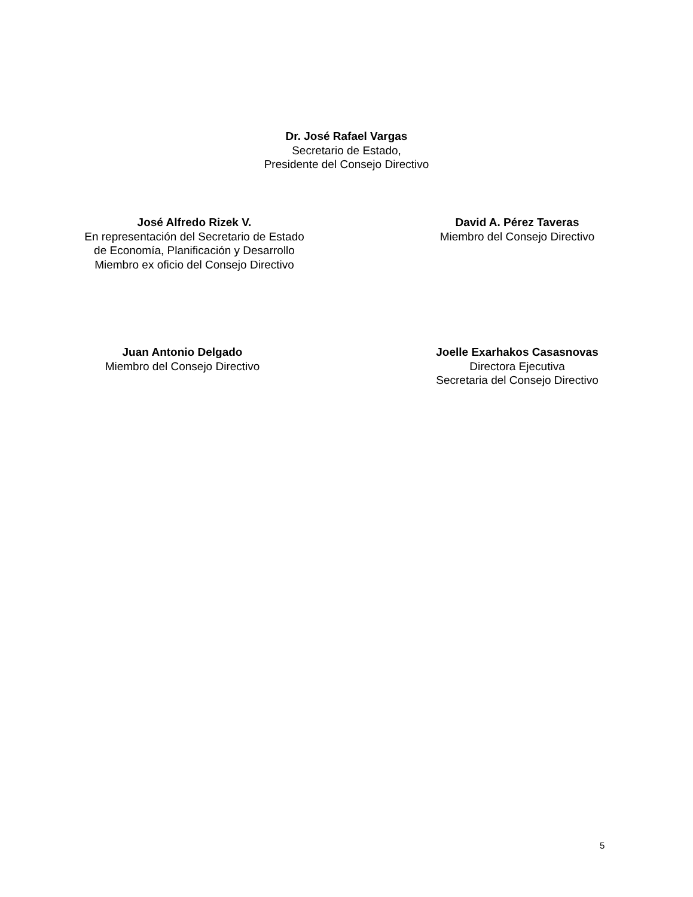Dr. José Rafael Vargas
Secretario de Estado,
Presidente del Consejo Directivo
José Alfredo Rizek V.
En representación del Secretario de Estado
de Economía, Planificación y Desarrollo
Miembro ex oficio del Consejo Directivo
David A. Pérez Taveras
Miembro del Consejo Directivo
Juan Antonio Delgado
Miembro del Consejo Directivo
Joelle Exarhakos Casasnovas
Directora Ejecutiva
Secretaria del Consejo Directivo
5